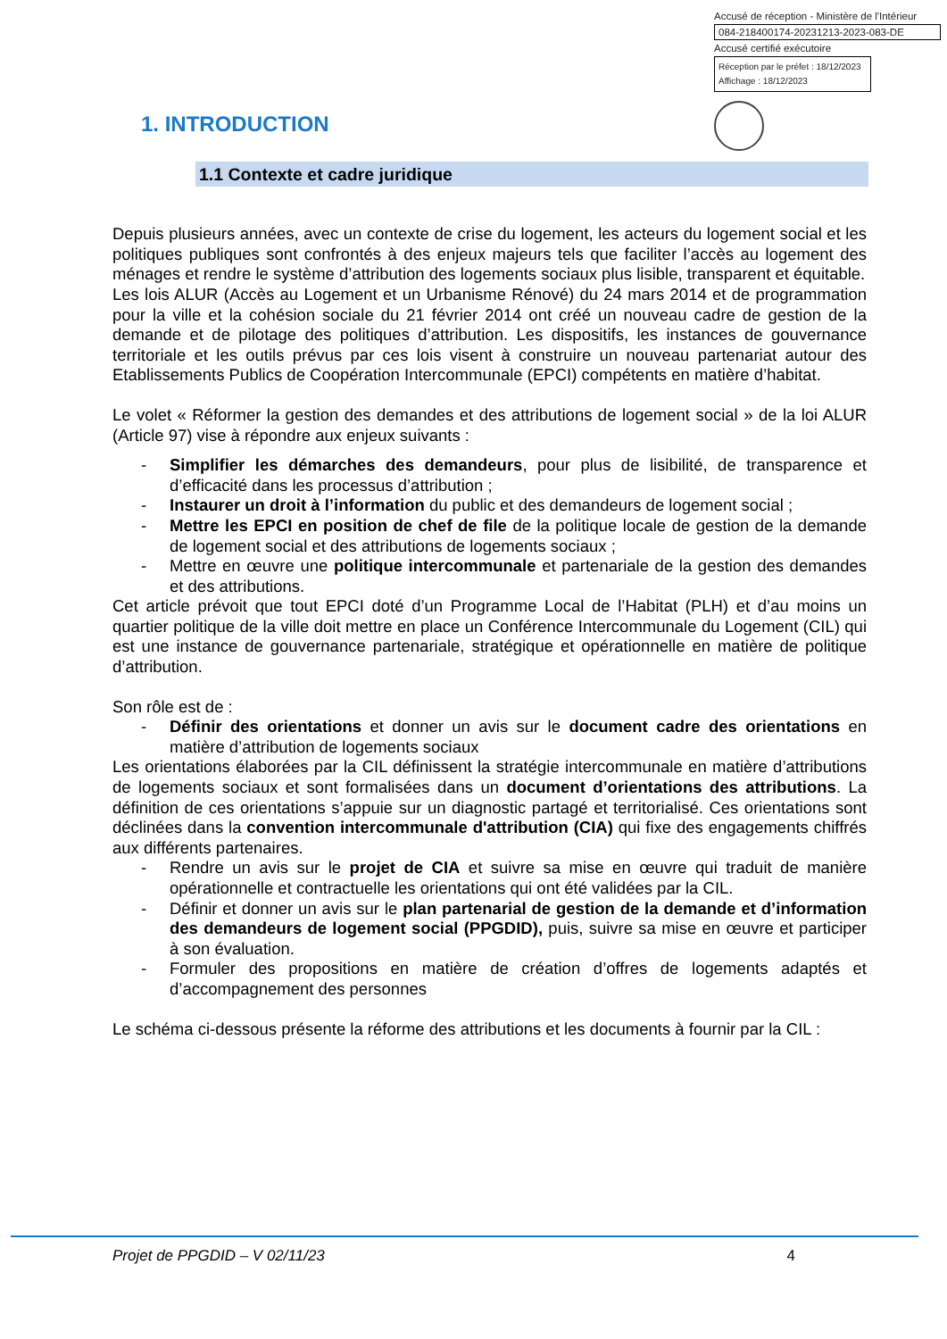Accusé de réception - Ministère de l'Intérieur
084-218400174-20231213-2023-083-DE
Accusé certifié exécutoire
Réception par le préfet : 18/12/2023
Affichage : 18/12/2023
1. INTRODUCTION
1.1 Contexte et cadre juridique
Depuis plusieurs années, avec un contexte de crise du logement, les acteurs du logement social et les politiques publiques sont confrontés à des enjeux majeurs tels que faciliter l’accès au logement des ménages et rendre le système d’attribution des logements sociaux plus lisible, transparent et équitable.
Les lois ALUR (Accès au Logement et un Urbanisme Rénové) du 24 mars 2014 et de programmation pour la ville et la cohésion sociale du 21 février 2014 ont créé un nouveau cadre de gestion de la demande et de pilotage des politiques d’attribution. Les dispositifs, les instances de gouvernance territoriale et les outils prévus par ces lois visent à construire un nouveau partenariat autour des Etablissements Publics de Coopération Intercommunale (EPCI) compétents en matière d’habitat.
Le volet « Réformer la gestion des demandes et des attributions de logement social » de la loi ALUR (Article 97) vise à répondre aux enjeux suivants :
- Simplifier les démarches des demandeurs, pour plus de lisibilité, de transparence et d’efficacité dans les processus d’attribution ;
- Instaurer un droit à l’information du public et des demandeurs de logement social ;
- Mettre les EPCI en position de chef de file de la politique locale de gestion de la demande de logement social et des attributions de logements sociaux ;
- Mettre en œuvre une politique intercommunale et partenariale de la gestion des demandes et des attributions.
Cet article prévoit que tout EPCI doté d’un Programme Local de l’Habitat (PLH) et d’au moins un quartier politique de la ville doit mettre en place un Conférence Intercommunale du Logement (CIL) qui est une instance de gouvernance partenariale, stratégique et opérationnelle en matière de politique d’attribution.
Son rôle est de :
- Définir des orientations et donner un avis sur le document cadre des orientations en matière d’attribution de logements sociaux
Les orientations élaborées par la CIL définissent la stratégie intercommunale en matière d’attributions de logements sociaux et sont formalisées dans un document d’orientations des attributions. La définition de ces orientations s’appuie sur un diagnostic partagé et territorialisé. Ces orientations sont déclinées dans la convention intercommunale d'attribution (CIA) qui fixe des engagements chiffrés aux différents partenaires.
- Rendre un avis sur le projet de CIA et suivre sa mise en œuvre qui traduit de manière opérationnelle et contractuelle les orientations qui ont été validées par la CIL.
- Définir et donner un avis sur le plan partenarial de gestion de la demande et d’information des demandeurs de logement social (PPGDID), puis, suivre sa mise en œuvre et participer à son évaluation.
- Formuler des propositions en matière de création d’offres de logements adaptés et d’accompagnement des personnes
Le schéma ci-dessous présente la réforme des attributions et les documents à fournir par la CIL :
Projet de PPGDID – V 02/11/23 4